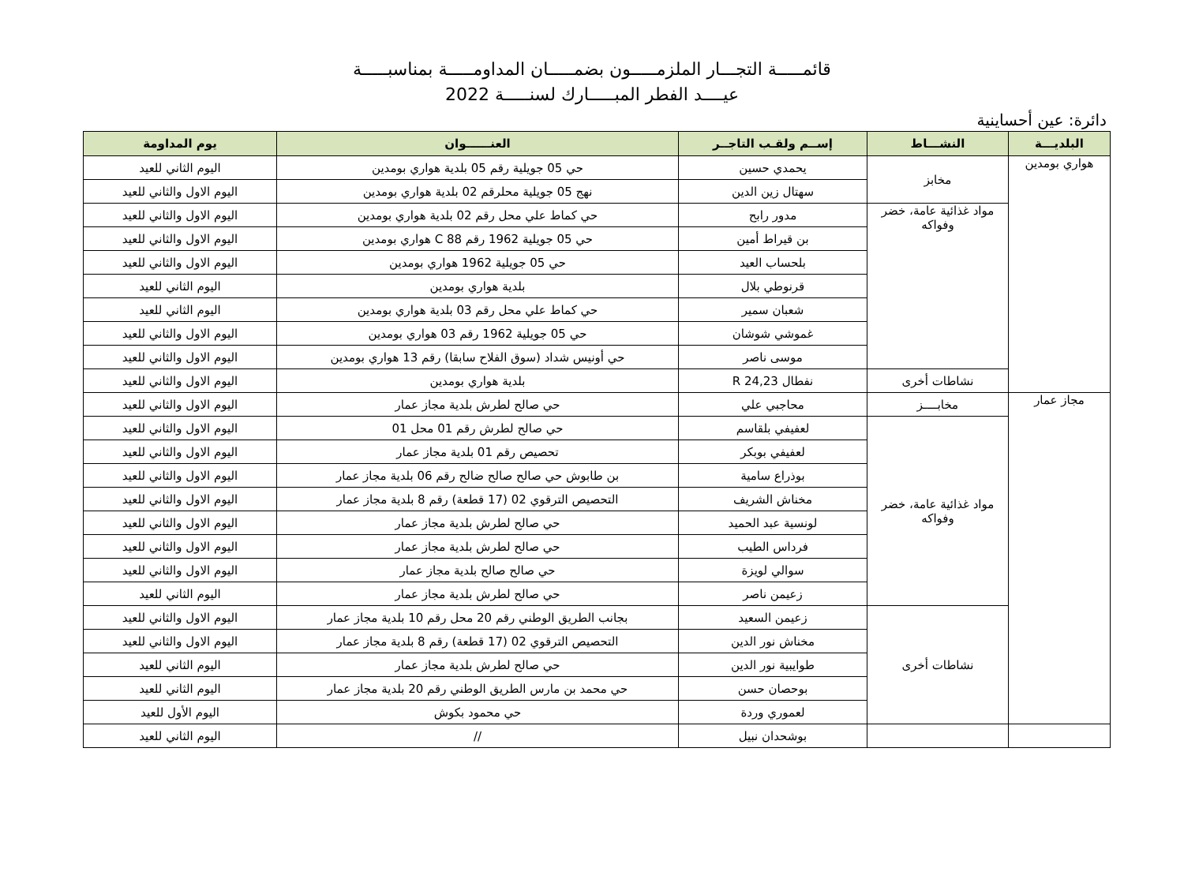قائمـــــة التجـــار الملزمـــــون بضمـــــان المداومـــــة بمناسبـــــة
عيــــد الفطر المبـــــارك لسنـــــة 2022
دائرة: عين أحساينية
| البلديـــة | النشـــاط | إســم ولقـب التاجــر | العنــــــوان | يوم المداومة |
| --- | --- | --- | --- | --- |
| هواري بومدين | مخابز | يحمدي حسين | حي 05 جويلية رقم 05 بلدية هواري بومدين | اليوم الثاني للعيد |
| | | سهتال زين الدين | نهج 05 جويلية محلرقم 02 بلدية هواري بومدين | اليوم الاول والثاني للعيد |
| | مواد غذائية عامة، خضر وفواكه | مدور رابح | حي كماط علي محل رقم 02 بلدية هواري بومدين | اليوم الاول والثاني للعيد |
| | | بن قيراط أمين | حي 05 جويلية 1962 رقم 88 C هواري بومدين | اليوم الاول والثاني للعيد |
| | | بلحساب العيد | حي 05 جويلية 1962 هواري بومدين | اليوم الاول والثاني للعيد |
| | | قرنوطي بلال | بلدية هواري بومدين | اليوم الثاني للعيد |
| | | شعبان سمير | حي كماط علي محل رقم 03 بلدية هواري بومدين | اليوم الثاني للعيد |
| | | غموشي شوشان | حي 05 جويلية 1962 رقم 03 هواري بومدين | اليوم الاول والثاني للعيد |
| | | موسى ناصر | حي أونيس شداد (سوق الفلاح سابقا) رقم 13 هواري بومدين | اليوم الاول والثاني للعيد |
| | نشاطات أخرى | نفطال R 24,23 | بلدية هواري بومدين | اليوم الاول والثاني للعيد |
| مجاز عمار | مخابــــز | محاجبي علي | حي صالح لطرش بلدية مجاز عمار | اليوم الاول والثاني للعيد |
| | مواد غذائية عامة، خضر وفواكه | لعفيفي بلقاسم | حي صالح لطرش رقم 01 محل 01 | اليوم الاول والثاني للعيد |
| | | لعفيفي بوبكر | تحصيص رقم 01 بلدية مجاز عمار | اليوم الاول والثاني للعيد |
| | | بوذراع سامية | بن طابوش حي صالح صالح ضالح رقم 06 بلدية مجاز عمار | اليوم الاول والثاني للعيد |
| | | مخناش الشريف | التحصيص الترقوي 02 (17 قطعة) رقم 8 بلدية مجاز عمار | اليوم الاول والثاني للعيد |
| | | لونسية عبد الحميد | حي صالح لطرش بلدية مجاز عمار | اليوم الاول والثاني للعيد |
| | | فرداس الطيب | حي صالح لطرش بلدية مجاز عمار | اليوم الاول والثاني للعيد |
| | | سوالي لويزة | حي صالح صالح بلدية مجاز عمار | اليوم الاول والثاني للعيد |
| | | زعيمن ناصر | حي صالح لطرش بلدية مجاز عمار | اليوم الثاني للعيد |
| | نشاطات أخرى | زعيمن السعيد | بجانب الطريق الوطني رقم 20 محل رقم 10 بلدية مجاز عمار | اليوم الاول والثاني للعيد |
| | | مخناش نور الدين | التحصيص الترقوي 02 (17 قطعة) رقم 8 بلدية مجاز عمار | اليوم الاول والثاني للعيد |
| | | طوايبية نور الدين | حي صالح لطرش بلدية مجاز عمار | اليوم الثاني للعيد |
| | | بوحصان حسن | حي محمد بن مارس الطريق الوطني رقم 20 بلدية مجاز عمار | اليوم الثاني للعيد |
| | | لعموري وردة | حي محمود بكوش | اليوم الأول للعيد |
| | | بوشحدان نبيل | // | اليوم الثاني للعيد |